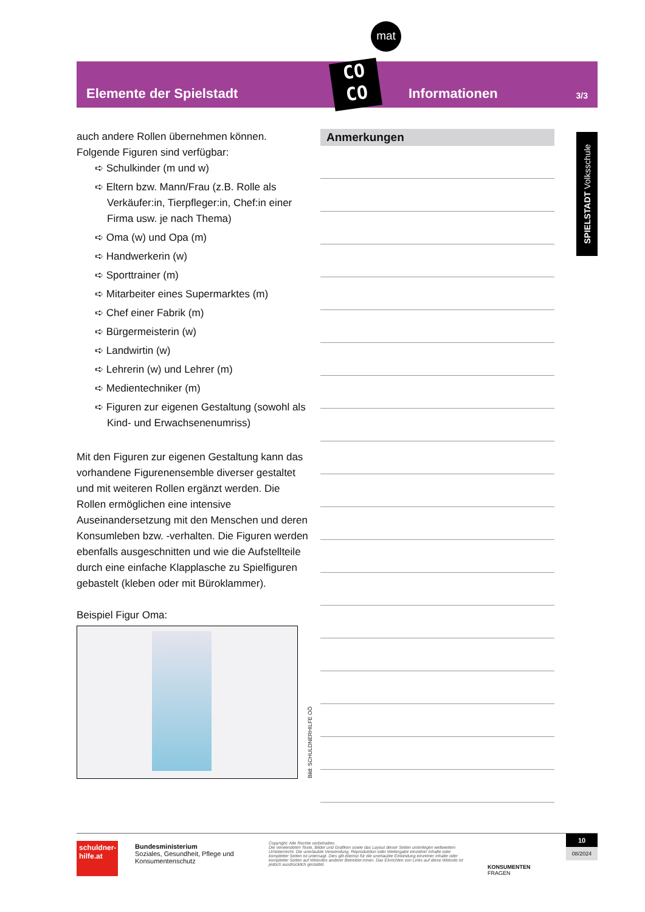mat
Elemente der Spielstadt
Informationen
3/3
CO
CO
auch andere Rollen übernehmen können. Folgende Figuren sind verfügbar:
➪ Schulkinder (m und w)
➪ Eltern bzw. Mann/Frau (z.B. Rolle als Verkäufer:in, Tierpfleger:in, Chef:in einer Firma usw. je nach Thema)
➪ Oma (w) und Opa (m)
➪ Handwerkerin (w)
➪ Sporttrainer (m)
➪ Mitarbeiter eines Supermarktes (m)
➪ Chef einer Fabrik (m)
➪ Bürgermeisterin (w)
➪ Landwirtin (w)
➪ Lehrerin (w) und Lehrer (m)
➪ Medientechniker (m)
➪ Figuren zur eigenen Gestaltung (sowohl als Kind- und Erwachsenenumriss)
Mit den Figuren zur eigenen Gestaltung kann das vorhandene Figurenensemble diverser gestaltet und mit weiteren Rollen ergänzt werden. Die Rollen ermöglichen eine intensive Auseinandersetzung mit den Menschen und deren Konsumleben bzw. -verhalten. Die Figuren werden ebenfalls ausgeschnitten und wie die Aufstellteile durch eine einfache Klapplasche zu Spielfiguren gebastelt (kleben oder mit Büroklammer).
Beispiel Figur Oma:
Bild: SCHULDNERHILFE OÖ
Anmerkungen
SPIELSTADT Volksschule
schuldner-hilfe.at
Bundesministerium
Soziales, Gesundheit, Pflege und Konsumentenschutz
Copyright: Alle Rechte vorbehalten.
Die verwendeten Texte, Bilder und Grafiken sowie das Layout dieser Seiten unterliegen weltweitem Urheberrecht. Die unerlaubte Verwendung, Reproduktion oder Weitergabe einzelner Inhalte oder kompletter Seiten ist untersagt. Dies gilt ebenso für die unerlaubte Einbindung einzelner Inhalte oder kompletter Seiten auf Websites anderer Betreiber:innen. Das Einrichten von Links auf diese Website ist jedoch ausdrücklich gestattet.
KONSUMENTEN
FRAGEN
10
08/2024